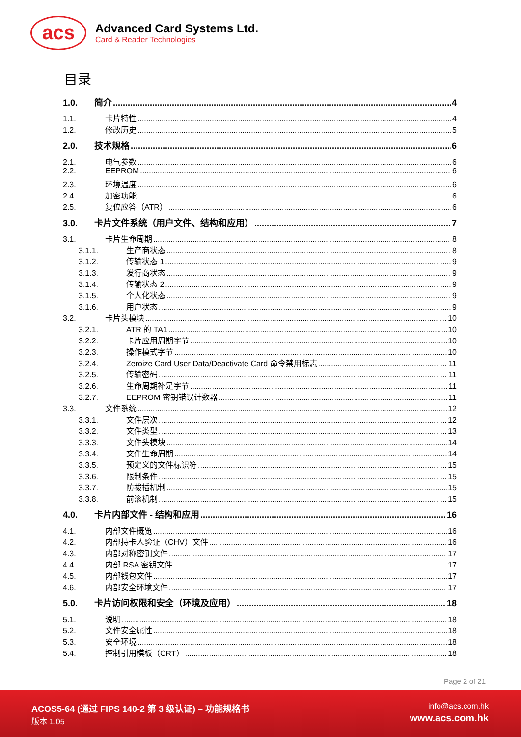acs
Advanced Card Systems Ltd.
Card & Reader Technologies
目录
1.0. 简介 4
1.1. 卡片特性 4
1.2. 修改历史 5
2.0. 技术规格 6
2.1. 电气参数 6
2.2. EEPROM 6
2.3. 环境温度 6
2.4. 加密功能 6
2.5. 复位应答（ATR） 6
3.0. 卡片文件系统（用户文件、结构和应用） 7
3.1. 卡片生命周期 8
3.1.1. 生产商状态 8
3.1.2. 传输状态 1 9
3.1.3. 发行商状态 9
3.1.4. 传输状态 2 9
3.1.5. 个人化状态 9
3.1.6. 用户状态 9
3.2. 卡片头模块 10
3.2.1. ATR 的 TA1 10
3.2.2. 卡片应用周期字节 10
3.2.3. 操作模式字节 10
3.2.4. Zeroize Card User Data/Deactivate Card 命令禁用标志 11
3.2.5. 传输密码 11
3.2.6. 生命周期补足字节 11
3.2.7. EEPROM 密钥错误计数器 11
3.3. 文件系统 12
3.3.1. 文件层次 12
3.3.2. 文件类型 13
3.3.3. 文件头模块 14
3.3.4. 文件生命周期 14
3.3.5. 预定义的文件标识符 15
3.3.6. 限制条件 15
3.3.7. 防拔插机制 15
3.3.8. 前滚机制 15
4.0. 卡片内部文件 - 结构和应用 16
4.1. 内部文件概览 16
4.2. 内部持卡人验证（CHV）文件 16
4.3. 内部对称密钥文件 17
4.4. 内部 RSA 密钥文件 17
4.5. 内部钱包文件 17
4.6. 内部安全环境文件 17
5.0. 卡片访问权限和安全（环境及应用） 18
5.1. 说明 18
5.2. 文件安全属性 18
5.3. 安全环境 18
5.4. 控制引用模板（CRT） 18
Page 2 of 21
ACOS5-64 (通过 FIPS 140-2 第 3 级认证) – 功能规格书
版本 1.05
info@acs.com.hk
www.acs.com.hk